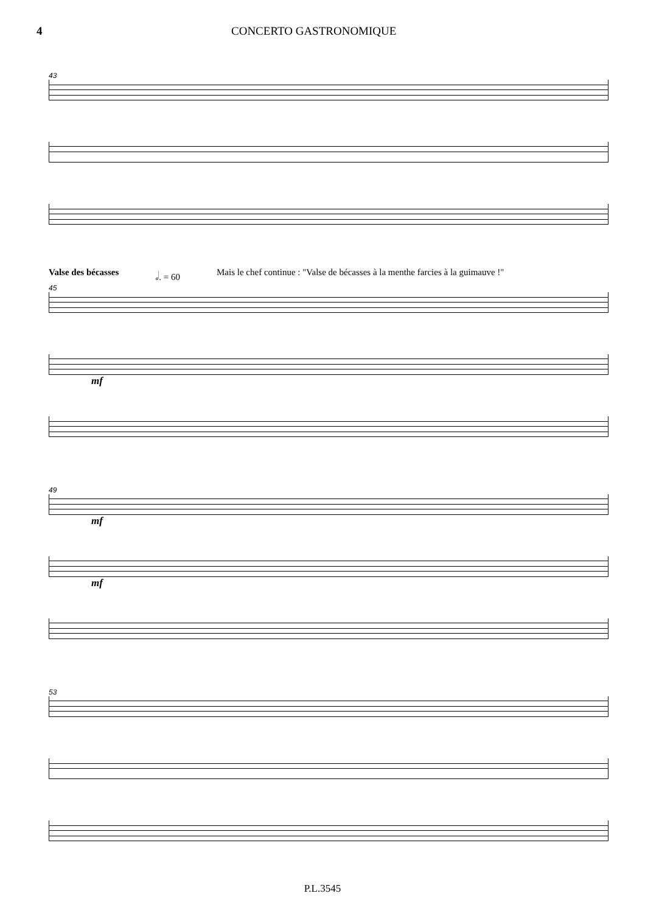4 CONCERTO GASTRONOMIQUE
43
Valse des bécasses 𝅗𝅥. = 60 Mais le chef continue : "Valse de bécasses à la menthe farcies à la guimauve !"
45
mf
49
mf
mf
53
P.L.3545